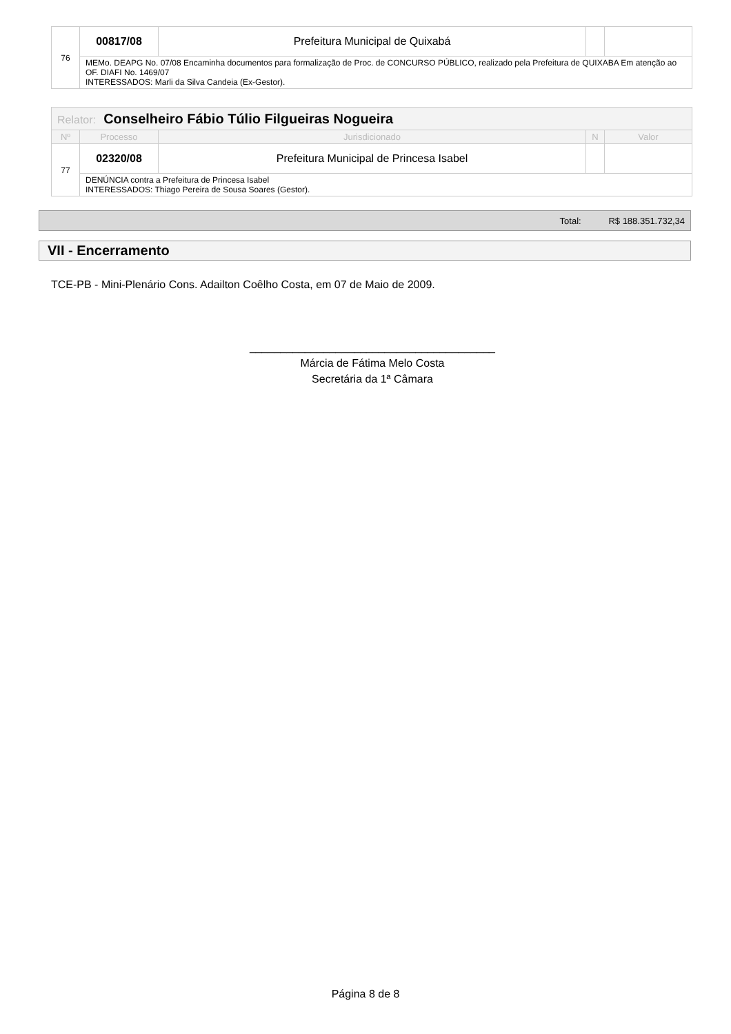| 76 | 00817/08 | Prefeitura Municipal de Quixabá | | |
| | MEMo. DEAPG No. 07/08 Encaminha documentos para formalização de Proc. de CONCURSO PÚBLICO, realizado pela Prefeitura de QUIXABA Em atenção ao OF. DIAFI No. 1469/07 INTERESSADOS: Marli da Silva Candeia (Ex-Gestor). | | | |
| Relator: Conselheiro Fábio Túlio Filgueiras Nogueira | | | | |
| --- | --- | --- | --- | --- |
| Nº | Processo | Jurisdicionado | N | Valor |
| 77 | 02320/08 | Prefeitura Municipal de Princesa Isabel | | |
| | DENÚNCIA contra a Prefeitura de Princesa Isabel INTERESSADOS: Thiago Pereira de Sousa Soares (Gestor). | | | |
Total: R$ 188.351.732,34
VII - Encerramento
TCE-PB - Mini-Plenário Cons. Adailton Coêlho Costa, em 07 de Maio de 2009.
________________________________________
Márcia de Fátima Melo Costa
Secretária da 1ª Câmara
Página 8 de 8